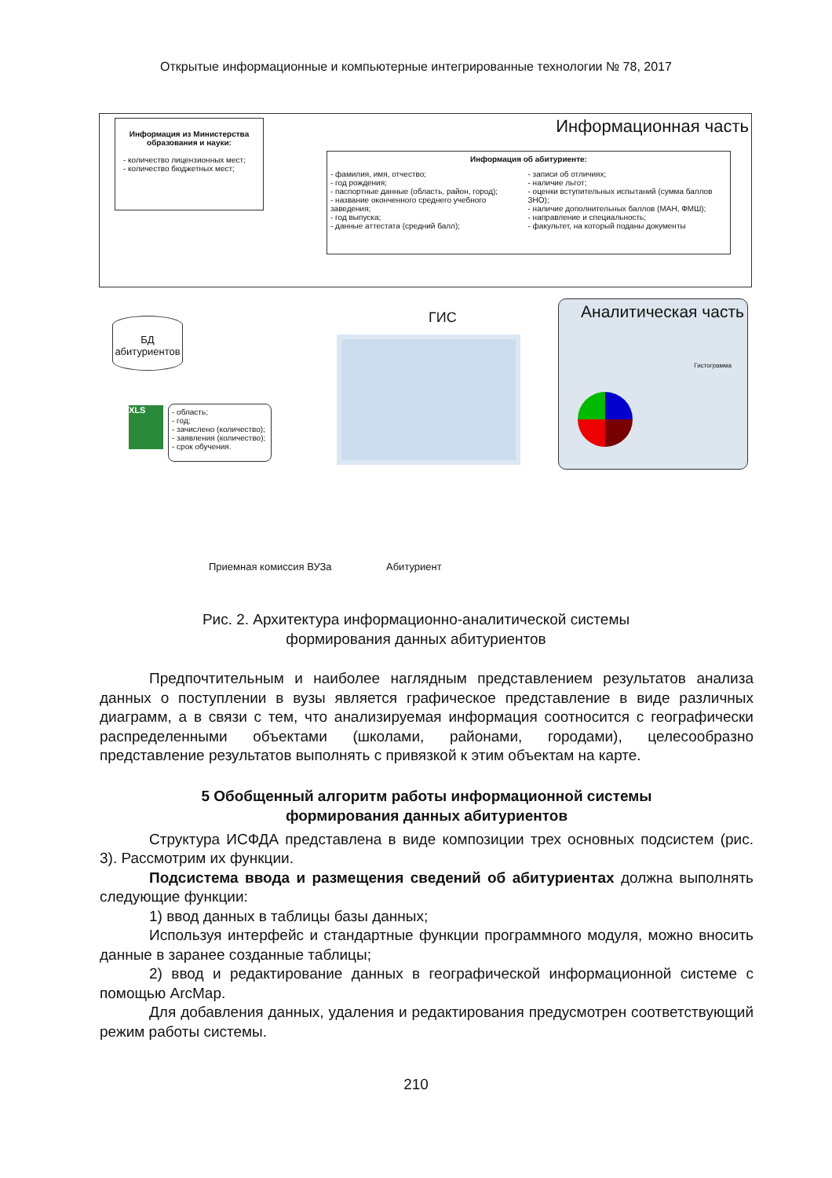Открытые информационные и компьютерные интегрированные технологии № 78, 2017
Информационная часть
Информация из Министерства образования и науки:
- количество лицензионных мест;
- количество бюджетных мест;
Информация об абитуриенте:
- фамилия, имя, отчество;
- год рождения;
- паспортные данные (область, район, город);
- название оконченного среднего учебного заведения;
- год выпуска;
- данные аттестата (средний балл);
- записи об отличиях;
- наличие льгот;
- оценки вступительных испытаний (сумма баллов ЗНО);
- наличие дополнительных баллов (МАН, ФМШ);
- направление и специальность;
- факультет, на который поданы документы
БД абитуриентов
ГИС
Аналитическая часть
Гистограмма
XLS
- область;
- год;
- зачислено (количество);
- заявления (количество);
- срок обучения.
Приемная комиссия ВУЗа Абитуриент
Рис. 2. Архитектура информационно-аналитической системы
формирования данных абитуриентов
Предпочтительным и наиболее наглядным представлением результатов анализа данных о поступлении в вузы является графическое представление в виде различных диаграмм, а в связи с тем, что анализируемая информация соотносится с географически распределенными объектами (школами, районами, городами), целесообразно представление результатов выполнять с привязкой к этим объектам на карте.
5 Обобщенный алгоритм работы информационной системы
формирования данных абитуриентов
Структура ИСФДА представлена в виде композиции трех основных подсистем (рис. 3). Рассмотрим их функции.
Подсистема ввода и размещения сведений об абитуриентах должна выполнять следующие функции:
1) ввод данных в таблицы базы данных;
Используя интерфейс и стандартные функции программного модуля, можно вносить данные в заранее созданные таблицы;
2) ввод и редактирование данных в географической информационной системе с помощью ArcMap.
Для добавления данных, удаления и редактирования предусмотрен соответствующий режим работы системы.
210